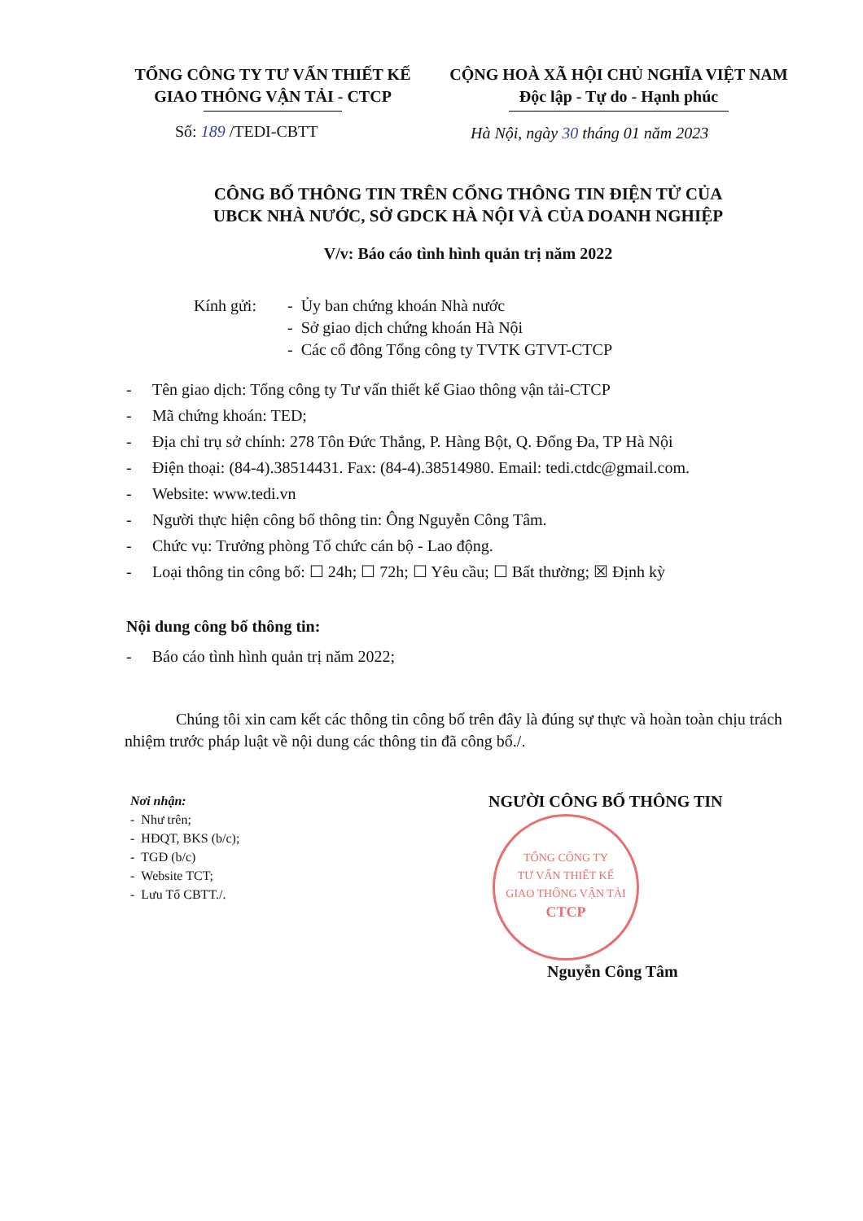TỔNG CÔNG TY TƯ VẤN THIẾT KẾ
GIAO THÔNG VẬN TẢI - CTCP
CỘNG HOÀ XÃ HỘI CHỦ NGHĨA VIỆT NAM
Độc lập - Tự do - Hạnh phúc
Số: 189 /TEDI-CBTT
Hà Nội, ngày 30 tháng 01 năm 2023
CÔNG BỐ THÔNG TIN TRÊN CỔNG THÔNG TIN ĐIỆN TỬ CỦA
UBCK NHÀ NƯỚC, SỞ GDCK HÀ NỘI VÀ CỦA DOANH NGHIỆP
V/v: Báo cáo tình hình quản trị năm 2022
Kính gửi: - Ủy ban chứng khoán Nhà nước
- Sở giao dịch chứng khoán Hà Nội
- Các cổ đông Tổng công ty TVTK GTVT-CTCP
- Tên giao dịch: Tổng công ty Tư vấn thiết kế Giao thông vận tải-CTCP
- Mã chứng khoán: TED;
- Địa chỉ trụ sở chính: 278 Tôn Đức Thắng, P. Hàng Bột, Q. Đống Đa, TP Hà Nội
- Điện thoại: (84-4).38514431. Fax: (84-4).38514980. Email: tedi.ctdc@gmail.com.
- Website: www.tedi.vn
- Người thực hiện công bố thông tin: Ông Nguyễn Công Tâm.
- Chức vụ: Trưởng phòng Tổ chức cán bộ - Lao động.
- Loại thông tin công bố: ☐ 24h; ☐ 72h; ☐ Yêu cầu; ☐ Bất thường; ☒ Định kỳ
Nội dung công bố thông tin:
- Báo cáo tình hình quản trị năm 2022;
Chúng tôi xin cam kết các thông tin công bố trên đây là đúng sự thực và hoàn toàn chịu trách nhiệm trước pháp luật về nội dung các thông tin đã công bố./.
Nơi nhận:
- Như trên;
- HĐQT, BKS (b/c);
- TGĐ (b/c)
- Website TCT;
- Lưu Tổ CBTT./.
NGƯỜI CÔNG BỐ THÔNG TIN
TỔNG CÔNG TY
TƯ VẤN THIẾT KẾ
GIAO THÔNG VẬN TẢI
CTCP
Nguyễn Công Tâm